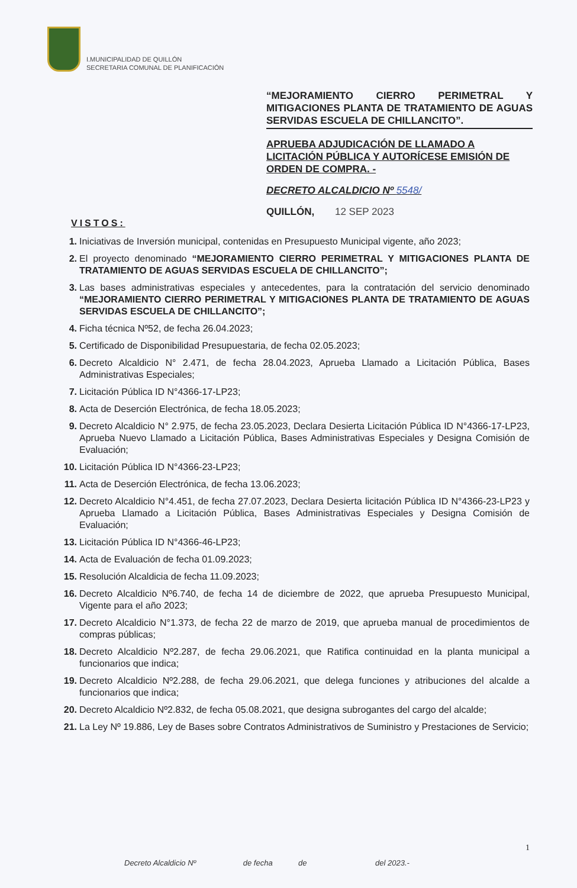I.MUNICIPALIDAD DE QUILLÓN
SECRETARIA COMUNAL DE PLANIFICACIÓN
“MEJORAMIENTO CIERRO PERIMETRAL Y MITIGACIONES PLANTA DE TRATAMIENTO DE AGUAS SERVIDAS ESCUELA DE CHILLANCITO”.
APRUEBA ADJUDICACIÓN DE LLAMADO A LICITACIÓN PÚBLICA Y AUTORÍCESE EMISIÓN DE ORDEN DE COMPRA. -
DECRETO ALCALDICIO Nº 5548/
QUILLÓN, 12 SEP 2023
VISTOS:
1. Iniciativas de Inversión municipal, contenidas en Presupuesto Municipal vigente, año 2023;
2. El proyecto denominado “MEJORAMIENTO CIERRO PERIMETRAL Y MITIGACIONES PLANTA DE TRATAMIENTO DE AGUAS SERVIDAS ESCUELA DE CHILLANCITO”;
3. Las bases administrativas especiales y antecedentes, para la contratación del servicio denominado “MEJORAMIENTO CIERRO PERIMETRAL Y MITIGACIONES PLANTA DE TRATAMIENTO DE AGUAS SERVIDAS ESCUELA DE CHILLANCITO”;
4. Ficha técnica Nº52, de fecha 26.04.2023;
5. Certificado de Disponibilidad Presupuestaria, de fecha 02.05.2023;
6. Decreto Alcaldicio N° 2.471, de fecha 28.04.2023, Aprueba Llamado a Licitación Pública, Bases Administrativas Especiales;
7. Licitación Pública ID N°4366-17-LP23;
8. Acta de Deserción Electrónica, de fecha 18.05.2023;
9. Decreto Alcaldicio N° 2.975, de fecha 23.05.2023, Declara Desierta Licitación Pública ID N°4366-17-LP23, Aprueba Nuevo Llamado a Licitación Pública, Bases Administrativas Especiales y Designa Comisión de Evaluación;
10. Licitación Pública ID N°4366-23-LP23;
11. Acta de Deserción Electrónica, de fecha 13.06.2023;
12. Decreto Alcaldicio N°4.451, de fecha 27.07.2023, Declara Desierta licitación Pública ID N°4366-23-LP23 y Aprueba Llamado a Licitación Pública, Bases Administrativas Especiales y Designa Comisión de Evaluación;
13. Licitación Pública ID N°4366-46-LP23;
14. Acta de Evaluación de fecha 01.09.2023;
15. Resolución Alcaldicia de fecha 11.09.2023;
16. Decreto Alcaldicio Nº6.740, de fecha 14 de diciembre de 2022, que aprueba Presupuesto Municipal, Vigente para el año 2023;
17. Decreto Alcaldicio N°1.373, de fecha 22 de marzo de 2019, que aprueba manual de procedimientos de compras públicas;
18. Decreto Alcaldicio Nº2.287, de fecha 29.06.2021, que Ratifica continuidad en la planta municipal a funcionarios que indica;
19. Decreto Alcaldicio Nº2.288, de fecha 29.06.2021, que delega funciones y atribuciones del alcalde a funcionarios que indica;
20. Decreto Alcaldicio Nº2.832, de fecha 05.08.2021, que designa subrogantes del cargo del alcalde;
21. La Ley Nº 19.886, Ley de Bases sobre Contratos Administrativos de Suministro y Prestaciones de Servicio;
1
Decreto Alcaldicio Nº de fecha de del 2023.-